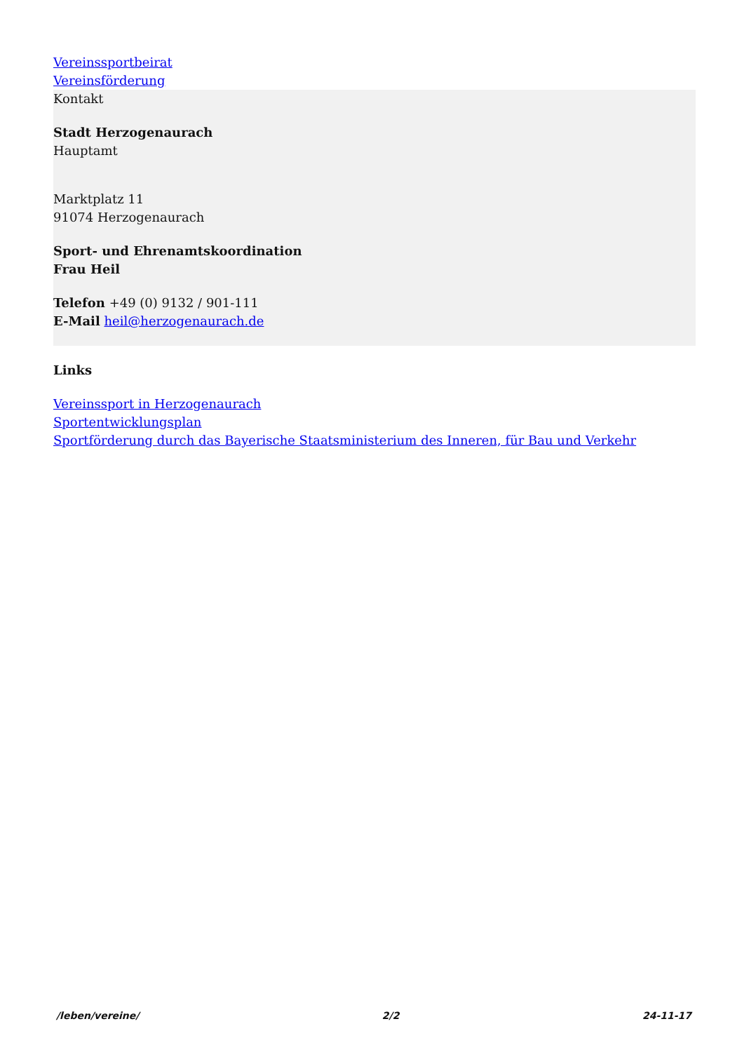Vereinssportbeirat
Vereinsförderung
Kontakt
Stadt Herzogenaurach
Hauptamt
Marktplatz 11
91074 Herzogenaurach
Sport- und Ehrenamtskoordination
Frau Heil
Telefon +49 (0) 9132 / 901-111
E-Mail heil@herzogenaurach.de
Links
Vereinssport in Herzogenaurach
Sportentwicklungsplan
Sportförderung durch das Bayerische Staatsministerium des Inneren, für Bau und Verkehr
/leben/vereine/ 2/2 24-11-17